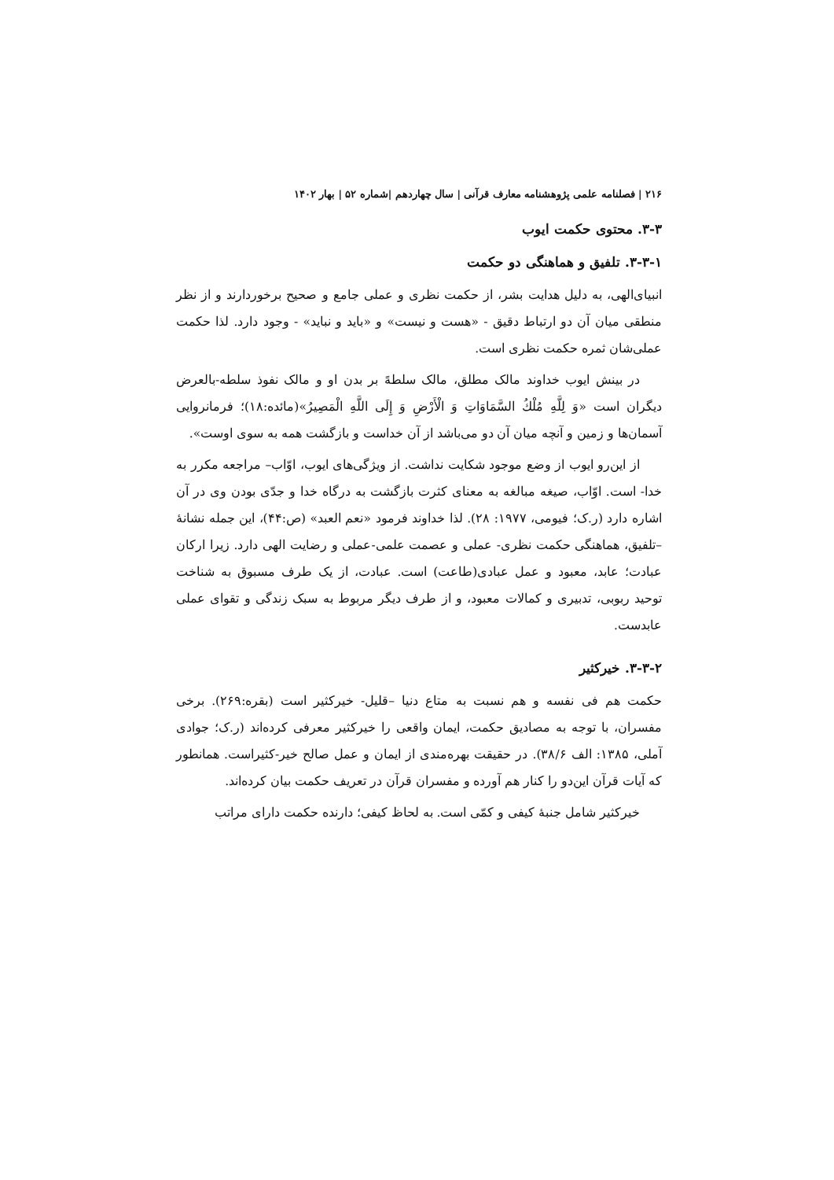۲۱۶ | فصلنامه علمی پژوهشنامه معارف قرآنی | سال چهاردهم |شماره ۵۲ | بهار ۱۴۰۲
۳-۳. محتوی حکمت ایوب
۳-۳-۱. تلفیق و هماهنگی دو حکمت
انبیای‌الهی، به دلیل هدایت بشر، از حکمت نظری و عملی جامع و صحیح برخوردارند و از نظر منطقی میان آن دو ارتباط دقیق - «هست و نیست» و «باید و نباید» - وجود دارد. لذا حکمت عملی‌شان ثمره حکمت نظری است.
در بینش ایوب خداوند مالک مطلق، مالک سلطهً بر بدن او و مالک نفوذ سلطه-بالعرض دیگران است «وَ لِلَّهِ مُلْكُ السَّمَاوَاتِ وَ الْأَرْضِ وَ إِلَى اللَّهِ الْمَصِيرُ»(مائده:۱۸)؛ فرمانروایی آسمان‌ها و زمین و آنچه میان آن دو می‌باشد از آن خداست و بازگشت همه به سوی اوست».
از این‌رو ایوب از وضع موجود شکایت نداشت. از ویژگی‌های ایوب، اوّاب– مراجعه مکرر به خدا- است. اوّاب، صیغه مبالغه به معنای کثرت بازگشت به درگاه خدا و جدّی بودن وی در آن اشاره دارد (ر.ک؛ فیومی، ۱۹۷۷: ۲۸). لذا خداوند فرمود «نعم العبد» (ص:۴۴)، این جمله نشانهٔ –تلفیق، هماهنگی حکمت نظری- عملی و عصمت علمی-عملی و رضایت الهی دارد. زیرا ارکان عبادت؛ عابد، معبود و عمل عبادی(طاعت) است. عبادت، از یک طرف مسبوق به شناخت توحید ربوبی، تدبیری و کمالات معبود، و از طرف دیگر مربوط به سبک زندگی و تقوای عملی عابدست.
۳-۳-۲. خیرکثیر
حکمت هم فی نفسه و هم نسبت به متاع دنیا –قلیل- خیرکثیر است (بقره:۲۶۹). برخی مفسران، با توجه به مصادیق حکمت، ایمان واقعی را خیرکثیر معرفی کرده‌اند (ر.ک؛ جوادی آملی، ۱۳۸۵: الف ۳۸/۶). در حقیقت بهره‌مندی از ایمان و عمل صالح خیر-کثیراست. همانطور که آیات قرآن این‌دو را کنار هم آورده و مفسران قرآن در تعریف حکمت بیان کرده‌اند.
خیرکثیر شامل جنبهٔ کیفی و کمّی است. به لحاظ کیفی؛ دارنده حکمت دارای مراتب